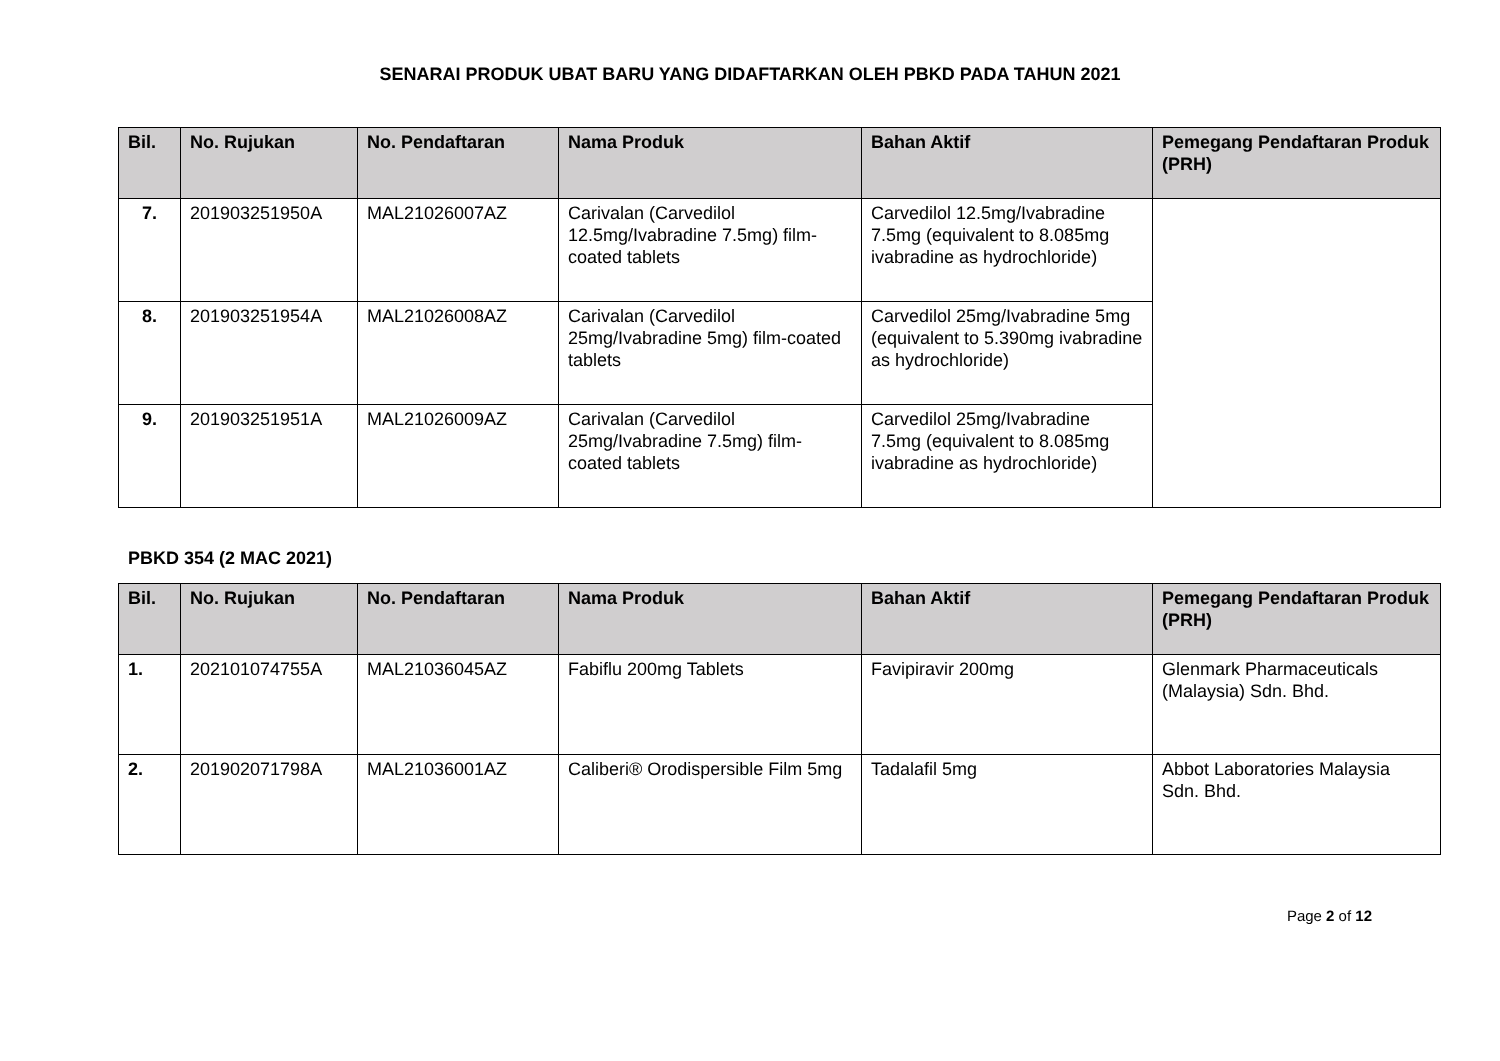SENARAI PRODUK UBAT BARU YANG DIDAFTARKAN OLEH PBKD PADA TAHUN 2021
| Bil. | No. Rujukan | No. Pendaftaran | Nama Produk | Bahan Aktif | Pemegang Pendaftaran Produk (PRH) |
| --- | --- | --- | --- | --- | --- |
| 7. | 201903251950A | MAL21026007AZ | Carivalan (Carvedilol 12.5mg/Ivabradine 7.5mg) film-coated tablets | Carvedilol 12.5mg/Ivabradine 7.5mg (equivalent to 8.085mg ivabradine as hydrochloride) | |
| 8. | 201903251954A | MAL21026008AZ | Carivalan (Carvedilol 25mg/Ivabradine 5mg) film-coated tablets | Carvedilol 25mg/Ivabradine 5mg (equivalent to 5.390mg ivabradine as hydrochloride) | |
| 9. | 201903251951A | MAL21026009AZ | Carivalan (Carvedilol 25mg/Ivabradine 7.5mg) film-coated tablets | Carvedilol 25mg/Ivabradine 7.5mg (equivalent to 8.085mg ivabradine as hydrochloride) | |
PBKD 354 (2 MAC 2021)
| Bil. | No. Rujukan | No. Pendaftaran | Nama Produk | Bahan Aktif | Pemegang Pendaftaran Produk (PRH) |
| --- | --- | --- | --- | --- | --- |
| 1. | 202101074755A | MAL21036045AZ | Fabiflu 200mg Tablets | Favipiravir 200mg | Glenmark Pharmaceuticals (Malaysia) Sdn. Bhd. |
| 2. | 201902071798A | MAL21036001AZ | Caliberi® Orodispersible Film 5mg | Tadalafil 5mg | Abbot Laboratories Malaysia Sdn. Bhd. |
Page 2 of 12